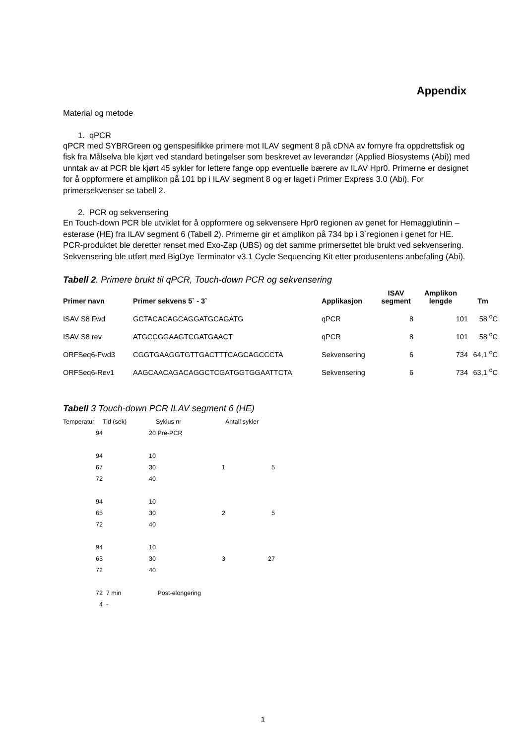Appendix
Material og metode
1. qPCR
qPCR med SYBRGreen og genspesifikke primere mot ILAV segment 8 på cDNA av fornyre fra oppdrettsfisk og fisk fra Målselva ble kjørt ved standard betingelser som beskrevet av leverandør (Applied Biosystems (Abi)) med unntak av at PCR ble kjørt 45 sykler for lettere fange opp eventuelle bærere av ILAV Hpr0. Primerne er designet for å oppformere et amplikon på 101 bp i ILAV segment 8 og er laget i Primer Express 3.0 (Abi). For primersekvenser se tabell 2.
2. PCR og sekvensering
En Touch-down PCR ble utviklet for å oppformere og sekvensere Hpr0 regionen av genet for Hemagglutinin – esterase (HE) fra ILAV segment 6 (Tabell 2). Primerne gir et amplikon på 734 bp i 3`regionen i genet for HE. PCR-produktet ble deretter renset med Exo-Zap (UBS) og det samme primersettet ble brukt ved sekvensering. Sekvensering ble utført med BigDye Terminator v3.1 Cycle Sequencing Kit etter produsentens anbefaling (Abi).
Tabell 2. Primere brukt til qPCR, Touch-down PCR og sekvensering
| Primer navn | Primer sekvens 5` - 3` | Applikasjon | ISAV segment | Amplikon lengde | Tm |
| --- | --- | --- | --- | --- | --- |
| ISAV S8 Fwd | GCTACACAGCAGGATGCAGATG | qPCR | 8 | 101 | 58 <sup>o</sup>C |
| ISAV S8 rev | ATGCCGGAAGTCGATGAACT | qPCR | 8 | 101 | 58 <sup>o</sup>C |
| ORFSeq6-Fwd3 | CGGTGAAGGTGTTGACTTTCAGCAGCCCTA | Sekvensering | 6 | 734 | 64,1 <sup>o</sup>C |
| ORFSeq6-Rev1 | AAGCAACAGACAGGCTCGATGGTGGAATTCTA | Sekvensering | 6 | 734 | 63,1 <sup>o</sup>C |
Tabell 3 Touch-down PCR ILAV segment 6 (HE)
| Temperatur | Tid (sek) | Syklus nr | Antall sykler |
| 94 | 20 | Pre-PCR | |
| 94 | 10 | | |
| 67 | 30 | 1 | 5 |
| 72 | 40 | | |
| 94 | 10 | | |
| 65 | 30 | 2 | 5 |
| 72 | 40 | | |
| 94 | 10 | | |
| 63 | 30 | 3 | 27 |
| 72 | 40 | | |
| 72 | 7 min | Post-elongering | |
| 4 | - | | |
1